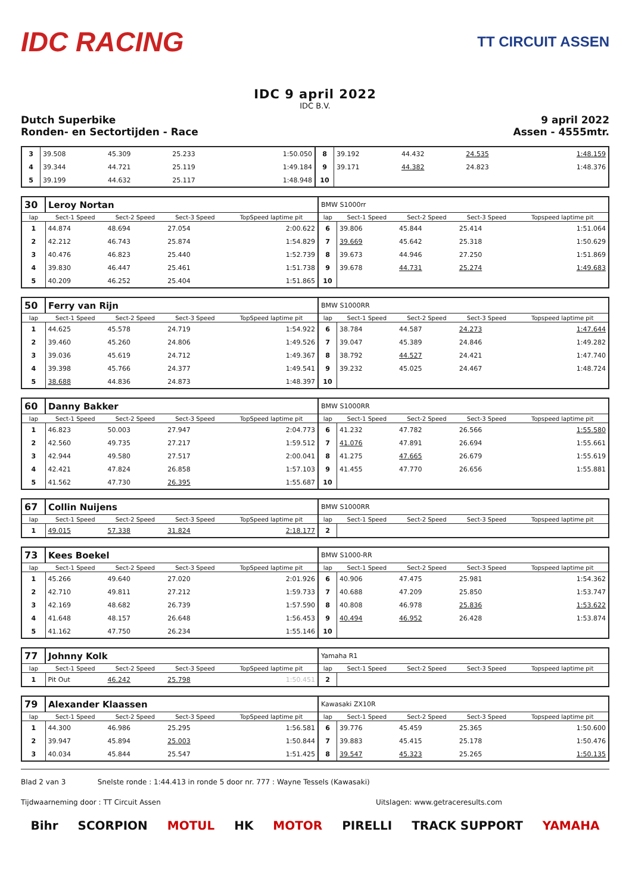IDC RACING
TT CIRCUIT ASSEN
IDC 9 april 2022
IDC B.V.
Dutch Superbike
Ronden- en Sectortijden - Race
9 april 2022
Assen - 4555mtr.
| 3 | 39.508 | 45.309 | 25.233 | 1:50.050 | 8 | 39.192 | 44.432 | 24.535 | 1:48.159 |
| 4 | 39.344 | 44.721 | 25.119 | 1:49.184 | 9 | 39.171 | 44.382 | 24.823 | 1:48.376 |
| 5 | 39.199 | 44.632 | 25.117 | 1:48.948 | 10 | | | | |
| 30 | Leroy Nortan | | | | BMW S1000rr | | | | |
| lap | Sect-1 Speed | Sect-2 Speed | Sect-3 Speed | TopSpeed laptime pit | lap | Sect-1 Speed | Sect-2 Speed | Sect-3 Speed | Topspeed laptime pit |
| 1 | 44.874 | 48.694 | 27.054 | 2:00.622 | 6 | 39.806 | 45.844 | 25.414 | 1:51.064 |
| 2 | 42.212 | 46.743 | 25.874 | 1:54.829 | 7 | 39.669 | 45.642 | 25.318 | 1:50.629 |
| 3 | 40.476 | 46.823 | 25.440 | 1:52.739 | 8 | 39.673 | 44.946 | 27.250 | 1:51.869 |
| 4 | 39.830 | 46.447 | 25.461 | 1:51.738 | 9 | 39.678 | 44.731 | 25.274 | 1:49.683 |
| 5 | 40.209 | 46.252 | 25.404 | 1:51.865 | 10 | | | | |
| 50 | Ferry van Rijn | | | | BMW S1000RR | | | | |
| lap | Sect-1 Speed | Sect-2 Speed | Sect-3 Speed | TopSpeed laptime pit | lap | Sect-1 Speed | Sect-2 Speed | Sect-3 Speed | Topspeed laptime pit |
| 1 | 44.625 | 45.578 | 24.719 | 1:54.922 | 6 | 38.784 | 44.587 | 24.273 | 1:47.644 |
| 2 | 39.460 | 45.260 | 24.806 | 1:49.526 | 7 | 39.047 | 45.389 | 24.846 | 1:49.282 |
| 3 | 39.036 | 45.619 | 24.712 | 1:49.367 | 8 | 38.792 | 44.527 | 24.421 | 1:47.740 |
| 4 | 39.398 | 45.766 | 24.377 | 1:49.541 | 9 | 39.232 | 45.025 | 24.467 | 1:48.724 |
| 5 | 38.688 | 44.836 | 24.873 | 1:48.397 | 10 | | | | |
| 60 | Danny Bakker | | | | BMW S1000RR | | | | |
| lap | Sect-1 Speed | Sect-2 Speed | Sect-3 Speed | TopSpeed laptime pit | lap | Sect-1 Speed | Sect-2 Speed | Sect-3 Speed | Topspeed laptime pit |
| 1 | 46.823 | 50.003 | 27.947 | 2:04.773 | 6 | 41.232 | 47.782 | 26.566 | 1:55.580 |
| 2 | 42.560 | 49.735 | 27.217 | 1:59.512 | 7 | 41.076 | 47.891 | 26.694 | 1:55.661 |
| 3 | 42.944 | 49.580 | 27.517 | 2:00.041 | 8 | 41.275 | 47.665 | 26.679 | 1:55.619 |
| 4 | 42.421 | 47.824 | 26.858 | 1:57.103 | 9 | 41.455 | 47.770 | 26.656 | 1:55.881 |
| 5 | 41.562 | 47.730 | 26.395 | 1:55.687 | 10 | | | | |
| 67 | Collin Nuijens | | | | BMW S1000RR | | | | |
| lap | Sect-1 Speed | Sect-2 Speed | Sect-3 Speed | TopSpeed laptime pit | lap | Sect-1 Speed | Sect-2 Speed | Sect-3 Speed | Topspeed laptime pit |
| 1 | 49.015 | 57.338 | 31.824 | 2:18.177 | 2 | | | | |
| 73 | Kees Boekel | | | | BMW S1000-RR | | | | |
| lap | Sect-1 Speed | Sect-2 Speed | Sect-3 Speed | TopSpeed laptime pit | lap | Sect-1 Speed | Sect-2 Speed | Sect-3 Speed | Topspeed laptime pit |
| 1 | 45.266 | 49.640 | 27.020 | 2:01.926 | 6 | 40.906 | 47.475 | 25.981 | 1:54.362 |
| 2 | 42.710 | 49.811 | 27.212 | 1:59.733 | 7 | 40.688 | 47.209 | 25.850 | 1:53.747 |
| 3 | 42.169 | 48.682 | 26.739 | 1:57.590 | 8 | 40.808 | 46.978 | 25.836 | 1:53.622 |
| 4 | 41.648 | 48.157 | 26.648 | 1:56.453 | 9 | 40.494 | 46.952 | 26.428 | 1:53.874 |
| 5 | 41.162 | 47.750 | 26.234 | 1:55.146 | 10 | | | | |
| 77 | Johnny Kolk | | | | Yamaha R1 | | | | |
| lap | Sect-1 Speed | Sect-2 Speed | Sect-3 Speed | TopSpeed laptime pit | lap | Sect-1 Speed | Sect-2 Speed | Sect-3 Speed | Topspeed laptime pit |
| 1 | Pit Out | 46.242 | 25.798 | 1:50.451 | 2 | | | | |
| 79 | Alexander Klaassen | | | | Kawasaki ZX10R | | | | |
| lap | Sect-1 Speed | Sect-2 Speed | Sect-3 Speed | TopSpeed laptime pit | lap | Sect-1 Speed | Sect-2 Speed | Sect-3 Speed | Topspeed laptime pit |
| 1 | 44.300 | 46.986 | 25.295 | 1:56.581 | 6 | 39.776 | 45.459 | 25.365 | 1:50.600 |
| 2 | 39.947 | 45.894 | 25.003 | 1:50.844 | 7 | 39.883 | 45.415 | 25.178 | 1:50.476 |
| 3 | 40.034 | 45.844 | 25.547 | 1:51.425 | 8 | 39.547 | 45.323 | 25.265 | 1:50.135 |
Blad 2 van 3 Snelste ronde : 1:44.413 in ronde 5 door nr. 777 : Wayne Tessels (Kawasaki)
Tijdwaarneming door : TT Circuit Assen Uitslagen: www.getraceresults.com
Bihr SCORPION MOTUL HK MOTOR PIRELLI TRACK SUPPORT YAMAHA